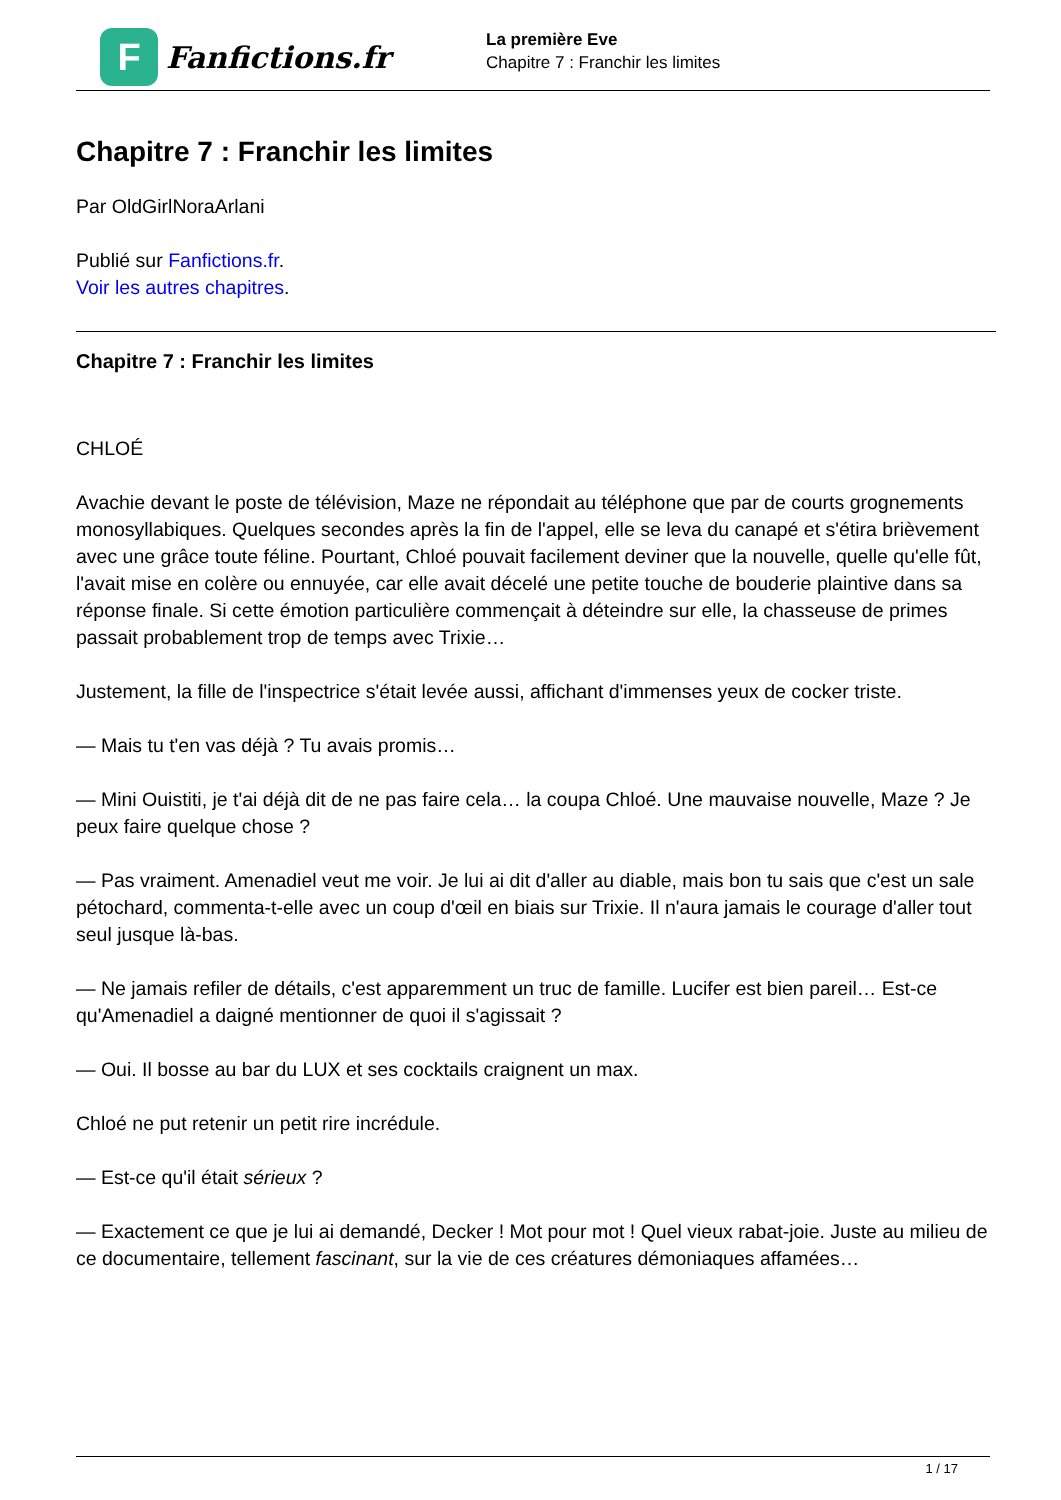F
Fanfictions.fr
La première Eve
Chapitre 7 : Franchir les limites
Chapitre 7 : Franchir les limites
Par OldGirlNoraArlani
Publié sur Fanfictions.fr.
Voir les autres chapitres.
Chapitre 7 : Franchir les limites
CHLOÉ
Avachie devant le poste de télévision, Maze ne répondait au téléphone que par de courts grognements monosyllabiques. Quelques secondes après la fin de l'appel, elle se leva du canapé et s'étira brièvement avec une grâce toute féline. Pourtant, Chloé pouvait facilement deviner que la nouvelle, quelle qu'elle fût, l'avait mise en colère ou ennuyée, car elle avait décelé une petite touche de bouderie plaintive dans sa réponse finale. Si cette émotion particulière commençait à déteindre sur elle, la chasseuse de primes passait probablement trop de temps avec Trixie…
Justement, la fille de l'inspectrice s'était levée aussi, affichant d'immenses yeux de cocker triste.
— Mais tu t'en vas déjà ? Tu avais promis…
— Mini Ouistiti, je t'ai déjà dit de ne pas faire cela… la coupa Chloé. Une mauvaise nouvelle, Maze ? Je peux faire quelque chose ?
— Pas vraiment. Amenadiel veut me voir. Je lui ai dit d'aller au diable, mais bon tu sais que c'est un sale pétochard, commenta-t-elle avec un coup d'œil en biais sur Trixie. Il n'aura jamais le courage d'aller tout seul jusque là-bas.
— Ne jamais refiler de détails, c'est apparemment un truc de famille. Lucifer est bien pareil… Est-ce qu'Amenadiel a daigné mentionner de quoi il s'agissait ?
— Oui. Il bosse au bar du LUX et ses cocktails craignent un max.
Chloé ne put retenir un petit rire incrédule.
— Est-ce qu'il était sérieux ?
— Exactement ce que je lui ai demandé, Decker ! Mot pour mot ! Quel vieux rabat-joie. Juste au milieu de ce documentaire, tellement fascinant, sur la vie de ces créatures démoniaques affamées…
1 / 17